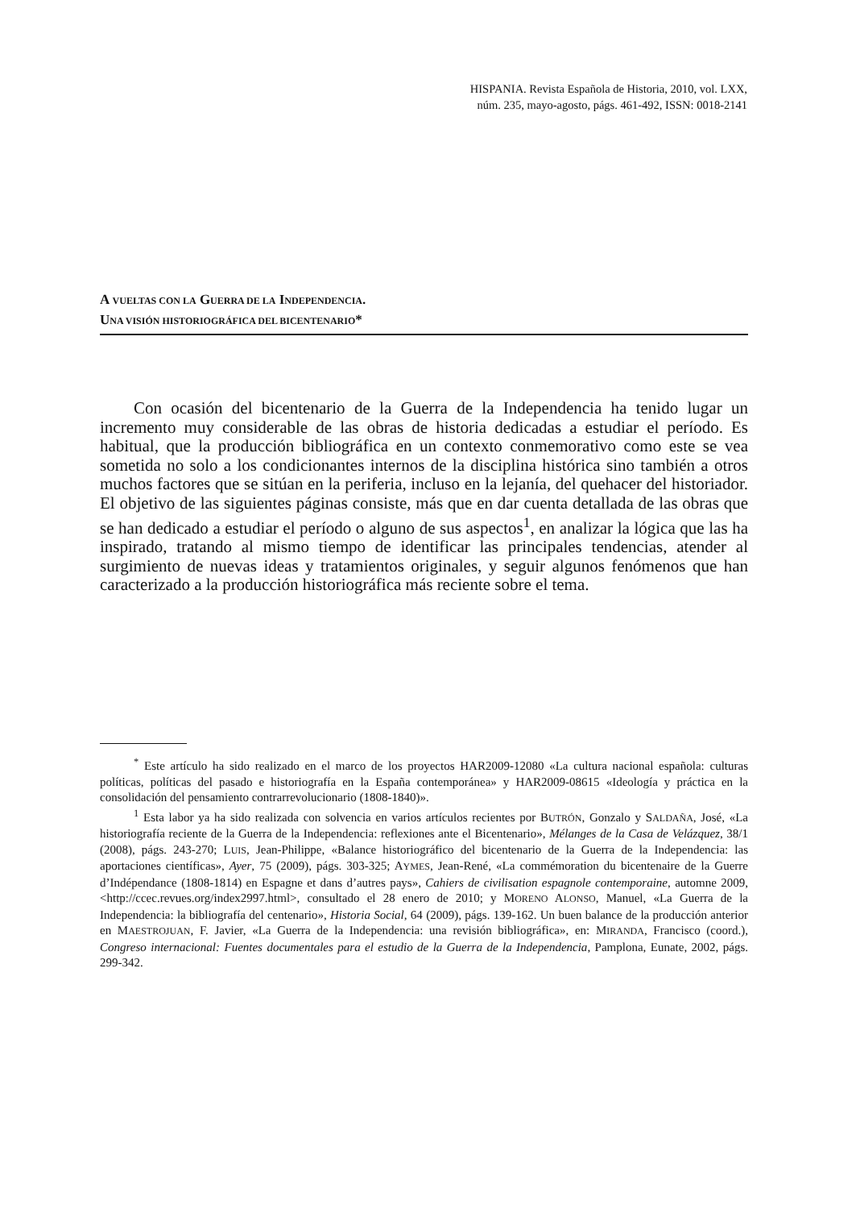HISPANIA. Revista Española de Historia, 2010, vol. LXX,
núm. 235, mayo-agosto, págs. 461-492, ISSN: 0018-2141
A VUELTAS CON LA GUERRA DE LA INDEPENDENCIA.
UNA VISIÓN HISTORIOGRÁFICA DEL BICENTENARIO*
Con ocasión del bicentenario de la Guerra de la Independencia ha tenido lugar un incremento muy considerable de las obras de historia dedicadas a estudiar el período. Es habitual, que la producción bibliográfica en un contexto conmemorativo como este se vea sometida no solo a los condicionantes internos de la disciplina histórica sino también a otros muchos factores que se sitúan en la periferia, incluso en la lejanía, del quehacer del historiador. El objetivo de las siguientes páginas consiste, más que en dar cuenta detallada de las obras que se han dedicado a estudiar el período o alguno de sus aspectos<sup>1</sup>, en analizar la lógica que las ha inspirado, tratando al mismo tiempo de identificar las principales tendencias, atender al surgimiento de nuevas ideas y tratamientos originales, y seguir algunos fenómenos que han caracterizado a la producción historiográfica más reciente sobre el tema.
<sup>*</sup> Este artículo ha sido realizado en el marco de los proyectos HAR2009-12080 «La cultura nacional española: culturas políticas, políticas del pasado e historiografía en la España contemporánea» y HAR2009-08615 «Ideología y práctica en la consolidación del pensamiento contrarrevolucionario (1808-1840)».
<sup>1</sup> Esta labor ya ha sido realizada con solvencia en varios artículos recientes por BUTRÓN, Gonzalo y SALDAÑA, José, «La historiografía reciente de la Guerra de la Independencia: reflexiones ante el Bicentenario», Mélanges de la Casa de Velázquez, 38/1 (2008), págs. 243-270; LUIS, Jean-Philippe, «Balance historiográfico del bicentenario de la Guerra de la Independencia: las aportaciones científicas», Ayer, 75 (2009), págs. 303-325; AYMES, Jean-René, «La commémoration du bicentenaire de la Guerre d’Indépendance (1808-1814) en Espagne et dans d’autres pays», Cahiers de civilisation espagnole contemporaine, automne 2009, <http://ccec.revues.org/index2997.html>, consultado el 28 enero de 2010; y MORENO ALONSO, Manuel, «La Guerra de la Independencia: la bibliografía del centenario», Historia Social, 64 (2009), págs. 139-162. Un buen balance de la producción anterior en MAESTROJUAN, F. Javier, «La Guerra de la Independencia: una revisión bibliográfica», en: MIRANDA, Francisco (coord.), Congreso internacional: Fuentes documentales para el estudio de la Guerra de la Independencia, Pamplona, Eunate, 2002, págs. 299-342.